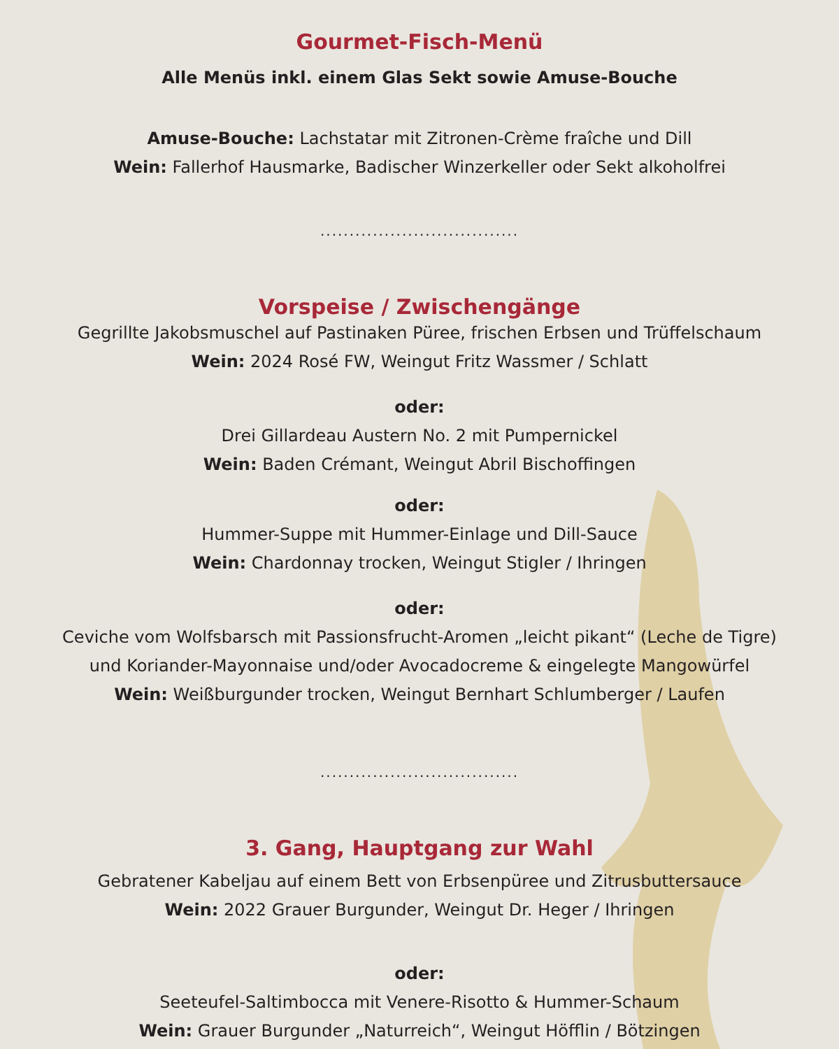Gourmet-Fisch-Menü
Alle Menüs inkl. einem Glas Sekt sowie Amuse-Bouche
Amuse-Bouche: Lachstatar mit Zitronen-Crème fraîche und Dill
Wein: Fallerhof Hausmarke, Badischer Winzerkeller oder Sekt alkoholfrei
..................................
Vorspeise / Zwischengänge
Gegrillte Jakobsmuschel auf Pastinaken Püree, frischen Erbsen und Trüffelschaum
Wein: 2024 Rosé FW, Weingut Fritz Wassmer / Schlatt
oder:
Drei Gillardeau Austern No. 2 mit Pumpernickel
Wein: Baden Crémant, Weingut Abril Bischoffingen
oder:
Hummer-Suppe mit Hummer-Einlage und Dill-Sauce
Wein: Chardonnay trocken, Weingut Stigler / Ihringen
oder:
Ceviche vom Wolfsbarsch mit Passionsfrucht-Aromen „leicht pikant“ (Leche de Tigre)
und Koriander-Mayonnaise und/oder Avocadocreme & eingelegte Mangowürfel
Wein: Weißburgunder trocken, Weingut Bernhart Schlumberger / Laufen
..................................
3. Gang, Hauptgang zur Wahl
Gebratener Kabeljau auf einem Bett von Erbsenpüree und Zitrusbuttersauce
Wein: 2022 Grauer Burgunder, Weingut Dr. Heger / Ihringen
oder:
Seeteufel-Saltimbocca mit Venere-Risotto & Hummer-Schaum
Wein: Grauer Burgunder „Naturreich“, Weingut Höfflin / Bötzingen